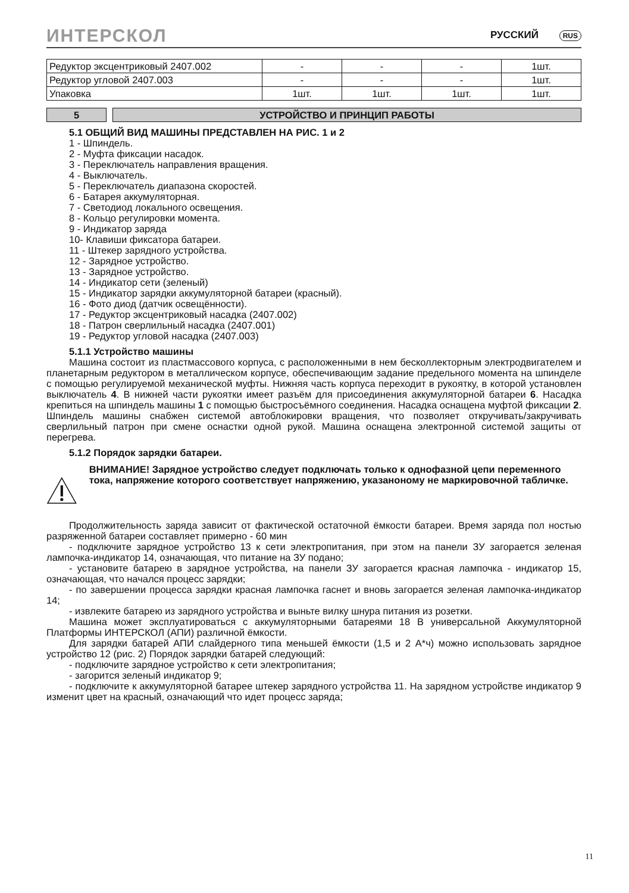ИНТЕРСКОЛ РУССКИЙ RUS
| Редуктор эксцентриковый 2407.002 | - | - | - | 1шт. |
| Редуктор угловой 2407.003 | - | - | - | 1шт. |
| Упаковка | 1шт. | 1шт. | 1шт. | 1шт. |
5 УСТРОЙСТВО И ПРИНЦИП РАБОТЫ
5.1 ОБЩИЙ ВИД МАШИНЫ ПРЕДСТАВЛЕН НА РИС. 1 и 2
1 - Шпиндель.
2 - Муфта фиксации насадок.
3 - Переключатель направления вращения.
4 - Выключатель.
5 - Переключатель диапазона скоростей.
6 - Батарея аккумуляторная.
7 - Светодиод локального освещения.
8 - Кольцо регулировки момента.
9 - Индикатор заряда
10- Клавиши фиксатора батареи.
11 - Штекер зарядного устройства.
12 - Зарядное устройство.
13 - Зарядное устройство.
14 - Индикатор сети (зеленый)
15 - Индикатор зарядки аккумуляторной батареи (красный).
16 - Фото диод (датчик освещённости).
17 - Редуктор эксцентриковый насадка (2407.002)
18 - Патрон сверлильный насадка (2407.001)
19 - Редуктор угловой насадка (2407.003)
5.1.1 Устройство машины
Машина состоит из пластмассового корпуса, с расположенными в нем бесколлекторным электродвигателем и планетарным редуктором в металлическом корпусе, обеспечивающим задание предельного момента на шпинделе с помощью регулируемой механической муфты. Нижняя часть корпуса переходит в рукоятку, в которой установлен выключатель 4. В нижней части рукоятки имеет разъём для присоединения аккумуляторной батареи 6. Насадка крепиться на шпиндель машины 1 с помощью быстросъёмного соединения. Насадка оснащена муфтой фиксации 2. Шпиндель машины снабжен системой автоблокировки вращения, что позволяет откручивать/закручивать сверлильный патрон при смене оснастки одной рукой. Машина оснащена электронной системой защиты от перегрева.
5.1.2 Порядок зарядки батареи.
ВНИМАНИЕ! Зарядное устройство следует подключать только к однофазной цепи переменного тока, напряжение которого соответствует напряжению, указанономy не маркировочной табличке.
Продолжительность заряда зависит от фактической остаточной ёмкости батареи. Время заряда пол ностью разряженной батареи составляет примерно - 60 мин
- подключите зарядное устройство 13 к сети электропитания, при этом на панели ЗУ загорается зеленая лампочка-индикатор 14, означающая, что питание на ЗУ подано;
- установите батарею в зарядное устройства, на панели ЗУ загорается красная лампочка - индикатор 15, означающая, что начался процесс зарядки;
- по завершении процесса зарядки красная лампочка гаснет и вновь загорается зеленая лампочка-индикатор 14;
- извлеките батарею из зарядного устройства и выньте вилку шнура питания из розетки.
Машина может эксплуатироваться с аккумуляторными батареями 18 В универсальной Аккумуляторной Платформы ИНТЕРСКОЛ (АПИ) различной ёмкости.
Для зарядки батарей АПИ слайдерного типа меньшей ёмкости (1,5 и 2 А*ч) можно использовать зарядное устройство 12 (рис. 2) Порядок зарядки батарей следующий:
- подключите зарядное устройство к сети электропитания;
- загорится зеленый индикатор 9;
- подключите к аккумуляторной батарее штекер зарядного устройства 11. На зарядном устройстве индикатор 9 изменит цвет на красный, означающий что идет процесс заряда;
11